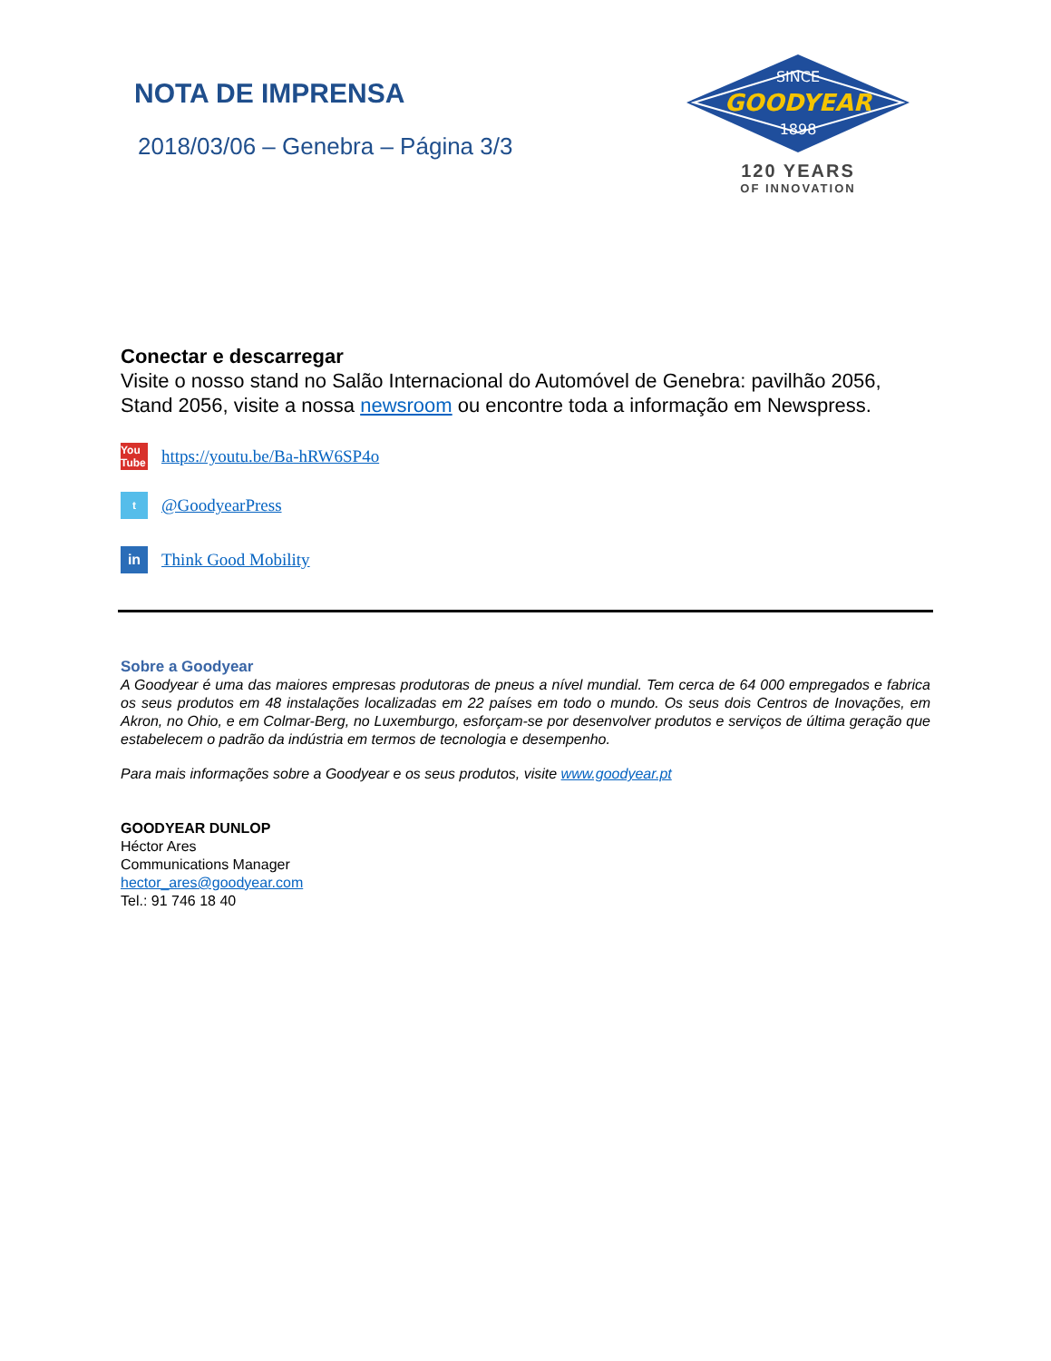NOTA DE IMPRENSA
2018/03/06 – Genebra – Página 3/3
SINCE
GOODYEAR
1898
120 YEARS
OF INNOVATION
Conectar e descarregar
Visite o nosso stand no Salão Internacional do Automóvel de Genebra: pavilhão 2056, Stand 2056, visite a nossa newsroom ou encontre toda a informação em Newspress.
You Tube
https://youtu.be/Ba-hRW6SP4o
t
@GoodyearPress
in
Think Good Mobility
Sobre a Goodyear
A Goodyear é uma das maiores empresas produtoras de pneus a nível mundial. Tem cerca de 64 000 empregados e fabrica os seus produtos em 48 instalações localizadas em 22 países em todo o mundo. Os seus dois Centros de Inovações, em Akron, no Ohio, e em Colmar-Berg, no Luxemburgo, esforçam-se por desenvolver produtos e serviços de última geração que estabelecem o padrão da indústria em termos de tecnologia e desempenho.
Para mais informações sobre a Goodyear e os seus produtos, visite www.goodyear.pt
GOODYEAR DUNLOP
Héctor Ares
Communications Manager
hector_ares@goodyear.com
Tel.: 91 746 18 40